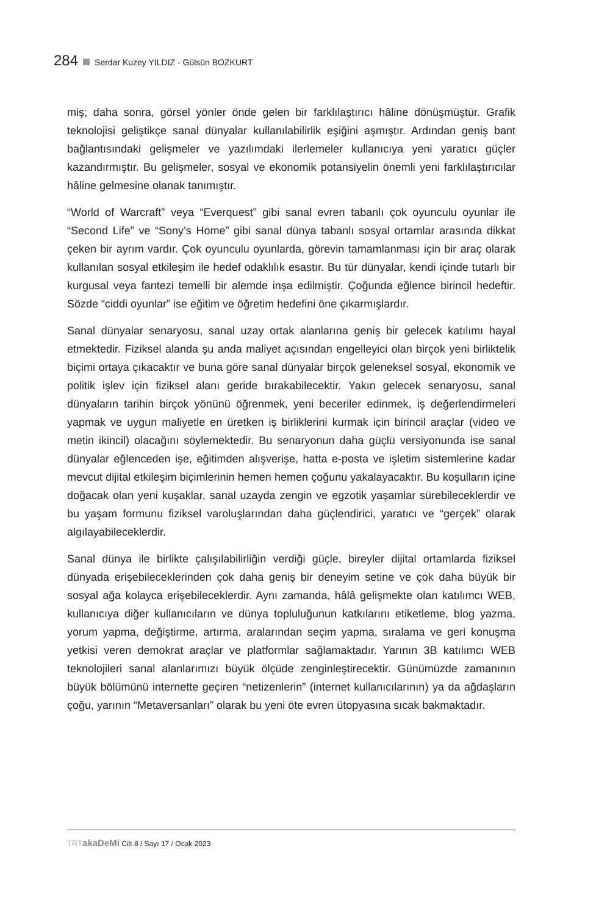284 Serdar Kuzey YILDIZ - Gülsün BOZKURT
miş; daha sonra, görsel yönler önde gelen bir farklılaştırıcı hâline dönüşmüştür. Grafik teknolojisi geliştikçe sanal dünyalar kullanılabilirlik eşiğini aşmıştır. Ardından geniş bant bağlantısındaki gelişmeler ve yazılımdaki ilerlemeler kullanıcıya yeni yaratıcı güçler kazandırmıştır. Bu gelişmeler, sosyal ve ekonomik potansiyelin önemli yeni farklılaştırıcılar hâline gelmesine olanak tanımıştır.
“World of Warcraft” veya “Everquest” gibi sanal evren tabanlı çok oyunculu oyunlar ile “Second Life” ve “Sony’s Home” gibi sanal dünya tabanlı sosyal ortamlar arasında dikkat çeken bir ayrım vardır. Çok oyunculu oyunlarda, görevin tamamlanması için bir araç olarak kullanılan sosyal etkileşim ile hedef odaklılık esastır. Bu tür dünyalar, kendi içinde tutarlı bir kurgusal veya fantezi temelli bir alemde inşa edilmiştir. Çoğunda eğlence birincil hedeftir. Sözde “ciddi oyunlar” ise eğitim ve öğretim hedefini öne çıkarmışlardır.
Sanal dünyalar senaryosu, sanal uzay ortak alanlarına geniş bir gelecek katılımı hayal etmektedir. Fiziksel alanda şu anda maliyet açısından engelleyici olan birçok yeni birliktelik biçimi ortaya çıkacaktır ve buna göre sanal dünyalar birçok geleneksel sosyal, ekonomik ve politik işlev için fiziksel alanı geride bırakabilecektir. Yakın gelecek senaryosu, sanal dünyaların tarihin birçok yönünü öğrenmek, yeni beceriler edinmek, iş değerlendirmeleri yapmak ve uygun maliyetle en üretken iş birliklerini kurmak için birincil araçlar (video ve metin ikincil) olacağını söylemektedir. Bu senaryonun daha güçlü versiyonunda ise sanal dünyalar eğlenceden işe, eğitimden alışverişe, hatta e-posta ve işletim sistemlerine kadar mevcut dijital etkileşim biçimlerinin hemen hemen çoğunu yakalayacaktır. Bu koşulların içine doğacak olan yeni kuşaklar, sanal uzayda zengin ve egzotik yaşamlar sürebileceklerdir ve bu yaşam formunu fiziksel varoluşlarından daha güçlendirici, yaratıcı ve “gerçek” olarak algılayabileceklerdir.
Sanal dünya ile birlikte çalışılabilirliğin verdiği güçle, bireyler dijital ortamlarda fiziksel dünyada erişebileceklerinden çok daha geniş bir deneyim setine ve çok daha büyük bir sosyal ağa kolayca erişebileceklerdir. Aynı zamanda, hâlâ gelişmekte olan katılımcı WEB, kullanıcıya diğer kullanıcıların ve dünya topluluğunun katkılarını etiketleme, blog yazma, yorum yapma, değiştirme, artırma, aralarından seçim yapma, sıralama ve geri konuşma yetkisi veren demokrat araçlar ve platformlar sağlamaktadır. Yarının 3B katılımcı WEB teknolojileri sanal alanlarımızı büyük ölçüde zenginleştirecektir. Günümüzde zamanının büyük bölümünü internette geçiren “netizenlerin” (internet kullanıcılarının) ya da ağdaşların çoğu, yarının “Metaversanları” olarak bu yeni öte evren ütopyasına sıcak bakmaktadır.
TRT akaDeMi Cilt 8 / Sayı 17 / Ocak 2023